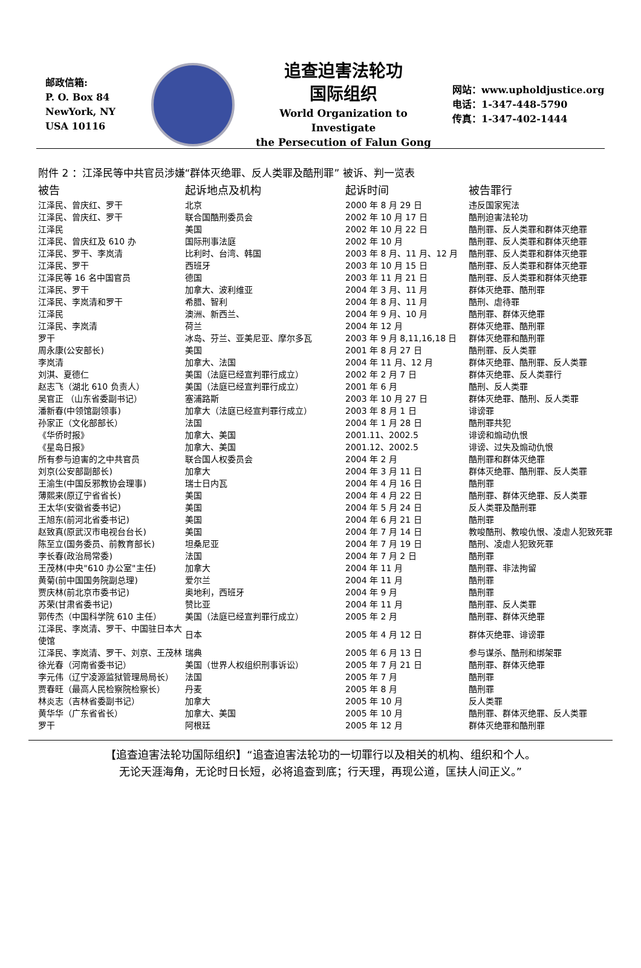邮政信箱:
P. O. Box 84
NewYork, NY
USA 10116
追查迫害法轮功
国际组织
World Organization to Investigate
the Persecution of Falun Gong
网站：www.upholdjustice.org
电话：1-347-448-5790
传真：1-347-402-1444
附件 2 ：江泽民等中共官员涉嫌“群体灭绝罪、反人类罪及酷刑罪” 被诉、判一览表
| 被告 | 起诉地点及机构 | 起诉时间 | 被告罪行 |
| --- | --- | --- | --- |
| 江泽民、曾庆红、罗干 | 北京 | 2000 年 8 月 29 日 | 违反国家宪法 |
| 江泽民、曾庆红、罗干 | 联合国酷刑委员会 | 2002 年 10 月 17 日 | 酷刑迫害法轮功 |
| 江泽民 | 美国 | 2002 年 10 月 22 日 | 酷刑罪、反人类罪和群体灭绝罪 |
| 江泽民、曾庆红及 610 办 | 国际刑事法庭 | 2002 年 10 月 | 酷刑罪、反人类罪和群体灭绝罪 |
| 江泽民、罗干、李岚清 | 比利时、台湾、韩国 | 2003 年 8 月、11 月、12 月 | 酷刑罪、反人类罪和群体灭绝罪 |
| 江泽民、罗干 | 西班牙 | 2003 年 10 月 15 日 | 酷刑罪、反人类罪和群体灭绝罪 |
| 江泽民等 16 名中国官员 | 德国 | 2003 年 11 月 21 日 | 酷刑罪、反人类罪和群体灭绝罪 |
| 江泽民、罗干 | 加拿大、波利维亚 | 2004 年 3 月、11 月 | 群体灭绝罪、酷刑罪 |
| 江泽民、李岚清和罗干 | 希腊、智利 | 2004 年 8 月、11 月 | 酷刑、虐待罪 |
| 江泽民 | 澳洲、新西兰、 | 2004 年 9 月、10 月 | 酷刑罪、群体灭绝罪 |
| 江泽民、李岚清 | 荷兰 | 2004 年 12 月 | 群体灭绝罪、酷刑罪 |
| 罗干 | 冰岛、芬兰、亚美尼亚、摩尔多瓦 | 2003 年 9 月 8,11,16,18 日 | 群体灭绝罪和酷刑罪 |
| 周永康(公安部长) | 美国 | 2001 年 8 月 27 日 | 酷刑罪、反人类罪 |
| 李岚清 | 加拿大、法国 | 2004 年 11 月、12 月 | 群体灭绝罪、酷刑罪、反人类罪 |
| 刘淇、夏德仁 | 美国（法庭已经宣判罪行成立） | 2002 年 2 月 7 日 | 群体灭绝罪、反人类罪行 |
| 赵志飞（湖北 610 负责人） | 美国（法庭已经宣判罪行成立） | 2001 年 6 月 | 酷刑、反人类罪 |
| 吴官正 （山东省委副书记） | 塞浦路斯 | 2003 年 10 月 27 日 | 群体灭绝罪、酷刑、反人类罪 |
| 潘新春(中领馆副领事) | 加拿大（法庭已经宣判罪行成立） | 2003 年 8 月 1 日 | 诽谤罪 |
| 孙家正（文化部部长） | 法国 | 2004 年 1 月 28 日 | 酷刑罪共犯 |
| 《华侨时报》 | 加拿大、美国 | 2001.11、2002.5 | 诽谤和煽动仇恨 |
| 《星岛日报》 | 加拿大、美国 | 2001.12、2002.5 | 诽谤、过失及煽动仇恨 |
| 所有参与迫害的之中共官员 | 联合国人权委员会 | 2004 年 2 月 | 酷刑罪和群体灭绝罪 |
| 刘京(公安部副部长) | 加拿大 | 2004 年 3 月 11 日 | 群体灭绝罪、酷刑罪、反人类罪 |
| 王渝生(中国反邪教协会理事) | 瑞士日内瓦 | 2004 年 4 月 16 日 | 酷刑罪 |
| 薄熙来(原辽宁省省长) | 美国 | 2004 年 4 月 22 日 | 酷刑罪、群体灭绝罪、反人类罪 |
| 王太华(安徽省委书记) | 美国 | 2004 年 5 月 24 日 | 反人类罪及酷刑罪 |
| 王旭东(前河北省委书记) | 美国 | 2004 年 6 月 21 日 | 酷刑罪 |
| 赵致真(原武汉市电视台台长) | 美国 | 2004 年 7 月 14 日 | 教唆酷刑、教唆仇恨、凌虐人犯致死罪 |
| 陈至立(国务委员、前教育部长) | 坦桑尼亚 | 2004 年 7 月 19 日 | 酷刑、凌虐人犯致死罪 |
| 李长春(政治局常委) | 法国 | 2004 年 7 月 2 日 | 酷刑罪 |
| 王茂林(中央"610 办公室"主任) | 加拿大 | 2004 年 11 月 | 酷刑罪、非法拘留 |
| 黄菊(前中国国务院副总理) | 爱尔兰 | 2004 年 11 月 | 酷刑罪 |
| 贾庆林(前北京市委书记) | 奥地利，西班牙 | 2004 年 9 月 | 酷刑罪 |
| 苏荣(甘肃省委书记) | 赞比亚 | 2004 年 11 月 | 酷刑罪、反人类罪 |
| 郭传杰（中国科学院 610 主任） | 美国（法庭已经宣判罪行成立） | 2005 年 2 月 | 酷刑罪、群体灭绝罪 |
| 江泽民、李岚清、罗干、中国驻日本大使馆 | 日本 | 2005 年 4 月 12 日 | 群体灭绝罪、诽谤罪 |
| 江泽民、李岚清、罗干、刘京、王茂林 | 瑞典 | 2005 年 6 月 13 日 | 参与谋杀、酷刑和绑架罪 |
| 徐光春（河南省委书记） | 美国（世界人权组织刑事诉讼） | 2005 年 7 月 21 日 | 酷刑罪、群体灭绝罪 |
| 李元伟（辽宁凌源监狱管理局局长） | 法国 | 2005 年 7 月 | 酷刑罪 |
| 贾春旺（最高人民检察院检察长） | 丹麦 | 2005 年 8 月 | 酷刑罪 |
| 林炎志（吉林省委副书记） | 加拿大 | 2005 年 10 月 | 反人类罪 |
| 黄华华（广东省省长） | 加拿大、美国 | 2005 年 10 月 | 酷刑罪、群体灭绝罪、反人类罪 |
| 罗干 | 阿根廷 | 2005 年 12 月 | 群体灭绝罪和酷刑罪 |
【追查迫害法轮功国际组织】“追查迫害法轮功的一切罪行以及相关的机构、组织和个人。
无论天涯海角，无论时日长短，必将追查到底；行天理，再现公道，匡扶人间正义。”